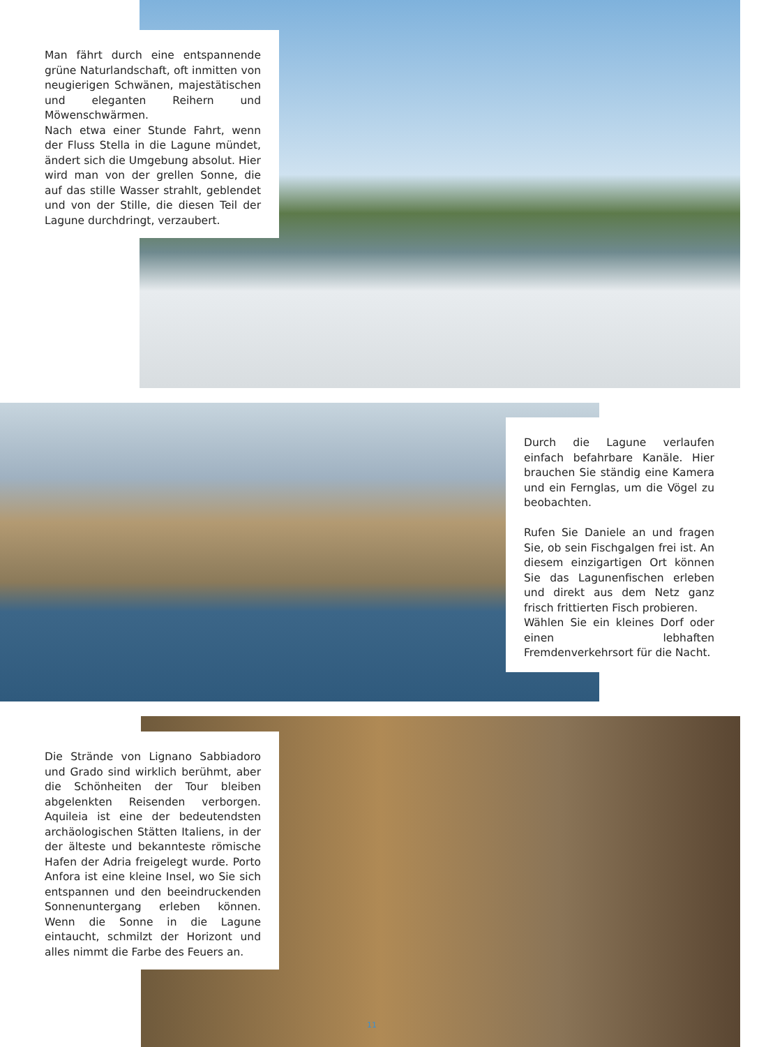Man fährt durch eine entspannende grüne Naturlandschaft, oft inmitten von neugierigen Schwänen, majestätischen und eleganten Reihern und Möwenschwärmen.
Nach etwa einer Stunde Fahrt, wenn der Fluss Stella in die Lagune mündet, ändert sich die Umgebung absolut. Hier wird man von der grellen Sonne, die auf das stille Wasser strahlt, geblendet und von der Stille, die diesen Teil der Lagune durchdringt, verzaubert.
Durch die Lagune verlaufen einfach befahrbare Kanäle. Hier brauchen Sie ständig eine Kamera und ein Fernglas, um die Vögel zu beobachten.
Rufen Sie Daniele an und fragen Sie, ob sein Fischgalgen frei ist. An diesem einzigartigen Ort können Sie das Lagunenfischen erleben und direkt aus dem Netz ganz frisch frittierten Fisch probieren.
Wählen Sie ein kleines Dorf oder einen lebhaften Fremdenverkehrsort für die Nacht.
Die Strände von Lignano Sabbiadoro und Grado sind wirklich berühmt, aber die Schönheiten der Tour bleiben abgelenkten Reisenden verborgen. Aquileia ist eine der bedeutendsten archäologischen Stätten Italiens, in der der älteste und bekannteste römische Hafen der Adria freigelegt wurde. Porto Anfora ist eine kleine Insel, wo Sie sich entspannen und den beeindruckenden Sonnenuntergang erleben können. Wenn die Sonne in die Lagune eintaucht, schmilzt der Horizont und alles nimmt die Farbe des Feuers an.
11